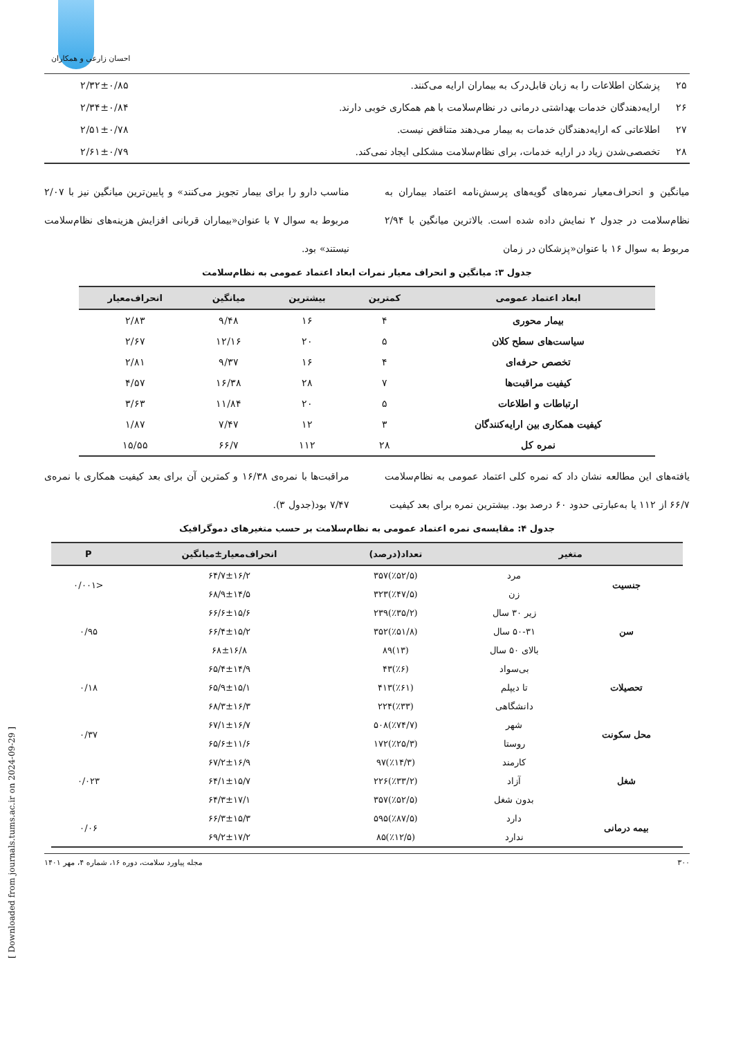احسان زارعی و همکاران
| ۲۵ | پزشکان اطلاعات را به زبان قابل‌درک به بیماران ارایه می‌کنند. | ۲/۳۲±۰/۸۵ |
| ۲۶ | ارایه‌دهندگان خدمات بهداشتی درمانی در نظام‌سلامت با هم همکاری خوبی دارند. | ۲/۳۴±۰/۸۴ |
| ۲۷ | اطلاعاتی که ارایه‌دهندگان خدمات به بیمار می‌دهند متناقض نیست. | ۲/۵۱±۰/۷۸ |
| ۲۸ | تخصصی‌شدن زیاد در ارایه خدمات، برای نظام‌سلامت مشکلی ایجاد نمی‌کند. | ۲/۶۱±۰/۷۹ |
میانگین و انحراف‌معیار نمره‌های گویه‌های پرسش‌نامه اعتماد بیماران به نظام‌سلامت در جدول ۲ نمایش داده شده است. بالاترین میانگین با ۲/۹۴ مربوط به سوال ۱۶ با عنوان«پزشکان در زمان
مناسب دارو را برای بیمار تجویز می‌کنند» و پایین‌ترین میانگین نیز با ۲/۰۷ مربوط به سوال ۷ با عنوان«بیماران قربانی افزایش هزینه‌های نظام‌سلامت نیستند» بود.
جدول ۳: میانگین و انحراف معیار نمرات ابعاد اعتماد عمومی به نظام‌سلامت
| ابعاد اعتماد عمومی | کمترین | بیشترین | میانگین | انحراف‌معیار |
| --- | --- | --- | --- | --- |
| بیمار محوری | ۴ | ۱۶ | ۹/۴۸ | ۲/۸۳ |
| سیاست‌های سطح کلان | ۵ | ۲۰ | ۱۲/۱۶ | ۲/۶۷ |
| تخصص حرفه‌ای | ۴ | ۱۶ | ۹/۳۷ | ۲/۸۱ |
| کیفیت مراقبت‌ها | ۷ | ۲۸ | ۱۶/۳۸ | ۴/۵۷ |
| ارتباطات و اطلاعات | ۵ | ۲۰ | ۱۱/۸۴ | ۳/۶۳ |
| کیفیت همکاری بین ارایه‌کنندگان | ۳ | ۱۲ | ۷/۴۷ | ۱/۸۷ |
| نمره کل | ۲۸ | ۱۱۲ | ۶۶/۷ | ۱۵/۵۵ |
یافته‌های این مطالعه نشان داد که نمره کلی اعتماد عمومی به نظام‌سلامت ۶۶/۷ از ۱۱۲ یا به‌عبارتی حدود ۶۰ درصد بود. بیشترین نمره برای بعد کیفیت
مراقبت‌ها با نمره‌ی ۱۶/۳۸ و کمترین آن برای بعد کیفیت همکاری با نمره‌ی ۷/۴۷ بود(جدول ۳).
جدول ۴: مقایسه‌ی نمره اعتماد عمومی به نظام‌سلامت بر حسب متغیرهای دموگرافیک
| متغیر | | تعداد(درصد) | انحراف‌معیار±میانگین | P |
| --- | --- | --- | --- | --- |
| جنسیت | مرد | (٪۵۲/۵)۳۵۷ | ۶۴/۷±۱۶/۲ | <۰/۰۰۱ |
| | زن | (٪۴۷/۵)۳۲۳ | ۶۸/۹±۱۴/۵ | |
| سن | زیر ۳۰ سال | (٪۳۵/۲)۲۳۹ | ۶۶/۶±۱۵/۶ | ۰/۹۵ |
| | ۵۰-۳۱ سال | (٪۵۱/۸)۳۵۲ | ۶۶/۴±۱۵/۲ | |
| | بالای ۵۰ سال | (۱۳)۸۹ | ۶۸±۱۶/۸ | |
| تحصیلات | بی‌سواد | (٪۶)۴۳ | ۶۵/۴±۱۴/۹ | ۰/۱۸ |
| | تا دیپلم | (٪۶۱)۴۱۳ | ۶۵/۹±۱۵/۱ | |
| | دانشگاهی | (٪۳۳)۲۲۴ | ۶۸/۳±۱۶/۳ | |
| محل سکونت | شهر | (٪۷۴/۷)۵۰۸ | ۶۷/۱±۱۶/۷ | ۰/۳۷ |
| | روستا | (٪۲۵/۳)۱۷۲ | ۶۵/۶±۱۱/۶ | |
| شغل | کارمند | (٪۱۴/۳)۹۷ | ۶۷/۲±۱۶/۹ | ۰/۰۲۳ |
| | آزاد | (٪۳۳/۲)۲۲۶ | ۶۴/۱±۱۵/۷ | |
| | بدون شغل | (٪۵۲/۵)۳۵۷ | ۶۴/۳±۱۷/۱ | |
| بیمه درمانی | دارد | (٪۸۷/۵)۵۹۵ | ۶۶/۳±۱۵/۳ | ۰/۰۶ |
| | ندارد | (٪۱۲/۵)۸۵ | ۶۹/۲±۱۷/۲ | |
۳۰۰ مجله پیاورد سلامت، دوره ۱۶، شماره ۴، مهر ۱۴۰۱
[ Downloaded from journals.tums.ac.ir on 2024-09-29 ]